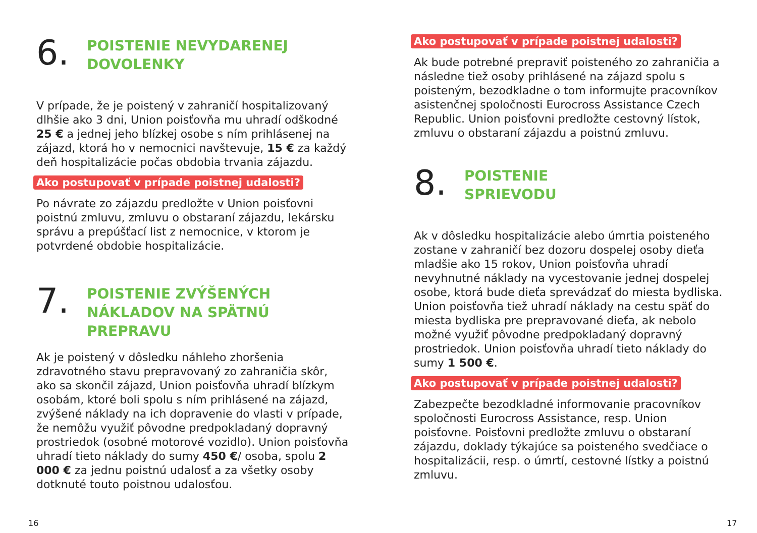6.
POISTENIE NEVYDARENEJ
DOVOLENKY
V prípade, že je poistený v zahraničí hospitalizovaný dlhšie ako 3 dni, Union poisťovňa mu uhradí odškodné 25 € a jednej jeho blízkej osobe s ním prihlásenej na zájazd, ktorá ho v nemocnici navštevuje, 15 € za každý deň hospitalizácie počas obdobia trvania zájazdu.
Ako postupovať v prípade poistnej udalosti?
Po návrate zo zájazdu predložte v Union poisťovni poistnú zmluvu, zmluvu o obstaraní zájazdu, lekársku správu a prepúšťací list z nemocnice, v ktorom je potvrdené obdobie hospitalizácie.
7.
POISTENIE ZVÝŠENÝCH
NÁKLADOV NA SPÄTNÚ
PREPRAVU
Ak je poistený v dôsledku náhleho zhoršenia zdravotného stavu prepravovaný zo zahraničia skôr, ako sa skončil zájazd, Union poisťovňa uhradí blízkym osobám, ktoré boli spolu s ním prihlásené na zájazd, zvýšené náklady na ich dopravenie do vlasti v prípade, že nemôžu využiť pôvodne predpokladaný dopravný prostriedok (osobné motorové vozidlo). Union poisťovňa uhradí tieto náklady do sumy 450 €/ osoba, spolu 2 000 € za jednu poistnú udalosť a za všetky osoby dotknuté touto poistnou udalosťou.
Ako postupovať v prípade poistnej udalosti?
Ak bude potrebné prepraviť poisteného zo zahraničia a následne tiež osoby prihlásené na zájazd spolu s poisteným, bezodkladne o tom informujte pracovníkov asistenčnej spoločnosti Eurocross Assistance Czech Republic. Union poisťovni predložte cestovný lístok, zmluvu o obstaraní zájazdu a poistnú zmluvu.
8.
POISTENIE
SPRIEVODU
Ak v dôsledku hospitalizácie alebo úmrtia poisteného zostane v zahraničí bez dozoru dospelej osoby dieťa mladšie ako 15 rokov, Union poisťovňa uhradí nevyhnutné náklady na vycestovanie jednej dospelej osobe, ktorá bude dieťa sprevádzať do miesta bydliska. Union poisťovňa tiež uhradí náklady na cestu späť do miesta bydliska pre prepravované dieťa, ak nebolo možné využiť pôvodne predpokladaný dopravný prostriedok. Union poisťovňa uhradí tieto náklady do sumy 1 500 €.
Ako postupovať v prípade poistnej udalosti?
Zabezpečte bezodkladné informovanie pracovníkov spoločnosti Eurocross Assistance, resp. Union poisťovne. Poisťovni predložte zmluvu o obstaraní zájazdu, doklady týkajúce sa poisteného svedčiace o hospitalizácii, resp. o úmrtí, cestovné lístky a poistnú zmluvu.
16 17